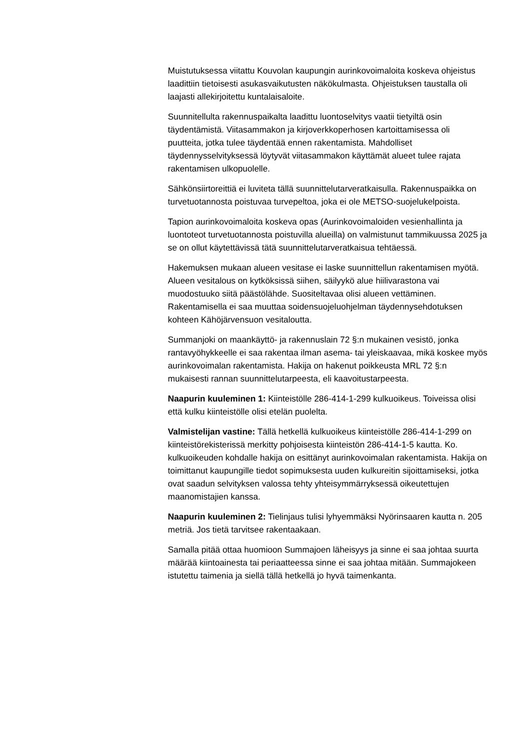Muistutuksessa viitattu Kouvolan kaupungin aurinkovoimaloita koskeva ohjeistus laadittiin tietoisesti asukasvaikutusten näkökulmasta. Ohjeistuksen taustalla oli laajasti allekirjoitettu kuntalaisaloite.
Suunnitellulta rakennuspaikalta laadittu luontoselvitys vaatii tietyiltä osin täydentämistä. Viitasammakon ja kirjoverkkoperhosen kartoittamisessa oli puutteita, jotka tulee täydentää ennen rakentamista. Mahdolliset täydennysselvityksessä löytyvät viitasammakon käyttämät alueet tulee rajata rakentamisen ulkopuolelle.
Sähkönsiirtoreittiä ei luviteta tällä suunnittelutarveratkaisulla. Rakennuspaikka on turvetuotannosta poistuvaa turvepeltoa, joka ei ole METSO-suojelukelpoista.
Tapion aurinkovoimaloita koskeva opas (Aurinkovoimaloiden vesienhallinta ja luontoteot turvetuotannosta poistuvilla alueilla) on valmistunut tammikuussa 2025 ja se on ollut käytettävissä tätä suunnittelutarveratkaisua tehtäessä.
Hakemuksen mukaan alueen vesitase ei laske suunnittellun rakentamisen myötä. Alueen vesitalous on kytköksissä siihen, säilyykö alue hiilivarastona vai muodostuuko siitä päästölähde. Suositeltavaa olisi alueen vettäminen. Rakentamisella ei saa muuttaa soidensuojeluohjelman täydennysehdotuksen kohteen Kähöjärvensuon vesitaloutta.
Summanjoki on maankäyttö- ja rakennuslain 72 §:n mukainen vesistö, jonka rantavyöhykkeelle ei saa rakentaa ilman asema- tai yleiskaavaa, mikä koskee myös aurinkovoimalan rakentamista. Hakija on hakenut poikkeusta MRL 72 §:n mukaisesti rannan suunnittelutarpeesta, eli kaavoitustarpeesta.
Naapurin kuuleminen 1: Kiinteistölle 286-414-1-299 kulkuoikeus. Toiveissa olisi että kulku kiinteistölle olisi etelän puolelta.
Valmistelijan vastine: Tällä hetkellä kulkuoikeus kiinteistölle 286-414-1-299 on kiinteistörekisterissä merkitty pohjoisesta kiinteistön 286-414-1-5 kautta. Ko. kulkuoikeuden kohdalle hakija on esittänyt aurinkovoimalan rakentamista. Hakija on toimittanut kaupungille tiedot sopimuksesta uuden kulkureitin sijoittamiseksi, jotka ovat saadun selvityksen valossa tehty yhteisymmärryksessä oikeutettujen maanomistajien kanssa.
Naapurin kuuleminen 2: Tielinjaus tulisi lyhyemmäksi Nyörinsaaren kautta n. 205 metriä. Jos tietä tarvitsee rakentaakaan.
Samalla pitää ottaa huomioon Summajoen läheisyys ja sinne ei saa johtaa suurta määrää kiintoainesta tai periaatteessa sinne ei saa johtaa mitään. Summajokeen istutettu taimenia ja siellä tällä hetkellä jo hyvä taimenkanta.